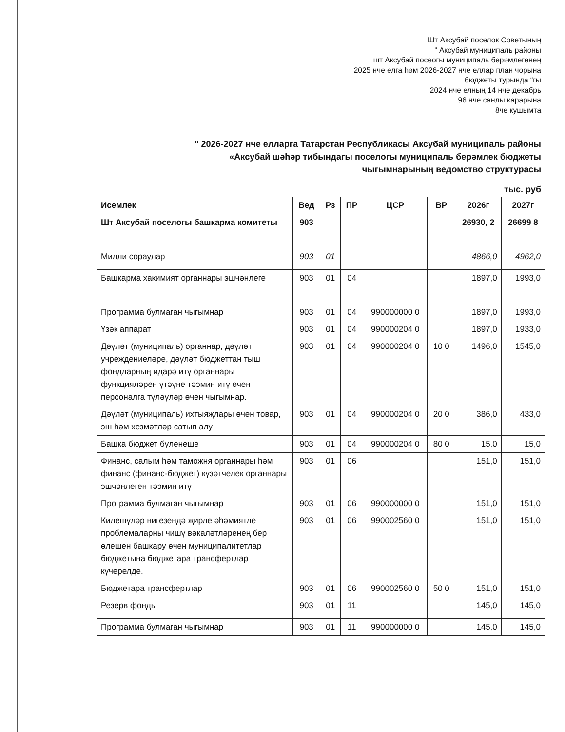Шт Аксубай поселок Советының
“ Аксубай муниципаль районы
шт Аксубай посеогы муниципаль берәмлегенең
2025 нче елга һәм 2026-2027 нче еллар план чорына
бюджеты турында “гы
2024 нче елның 14 нче декабрь
96 нче санлы карарына
8че кушымта
" 2026-2027 нче елларга Татарстан Республикасы Аксубай муниципаль районы
«Аксубай шәһәр тибындагы поселогы муниципаль берәмлек бюджеты
чыгымнарының ведомство структурасы
тыс. руб
| Исемлек | Вед | Рз | ПР | ЦСР | ВР | 2026г | 2027г |
| --- | --- | --- | --- | --- | --- | --- | --- |
| Шт Аксубай поселогы башкарма комитеты | 903 | | | | | 26930, 2 | 26699 8 |
| Милли сораулар | 903 | 01 | | | | 4866,0 | 4962,0 |
| Башкарма хакимият органнары эшчәнлеге | 903 | 01 | 04 | | | 1897,0 | 1993,0 |
| Программа булмаган чыгымнар | 903 | 01 | 04 | 990000000 0 | | 1897,0 | 1993,0 |
| Үзәк аппарат | 903 | 01 | 04 | 990000204 0 | | 1897,0 | 1933,0 |
| Дәүләт (муниципаль) органнар, дәүләт учреждениеләре, дәүләт бюджеттан тыш фондларның идарә итү органнары функцияләрен үтәүне тәэмин итү өчен персоналга түләүләр өчен чыгымнар. | 903 | 01 | 04 | 990000204 0 | 10 0 | 1496,0 | 1545,0 |
| Дәүләт (муниципаль) ихтыяҗлары өчен товар, эш һәм хезмәтләр сатып алу | 903 | 01 | 04 | 990000204 0 | 20 0 | 386,0 | 433,0 |
| Башка бюджет бүленеше | 903 | 01 | 04 | 990000204 0 | 80 0 | 15,0 | 15,0 |
| Финанс, салым һәм таможня органнары һәм финанс (финанс-бюджет) күзәтчелек органнары эшчәнлеген тәэмин итү | 903 | 01 | 06 | | | 151,0 | 151,0 |
| Программа булмаган чыгымнар | 903 | 01 | 06 | 990000000 0 | | 151,0 | 151,0 |
| Килешүләр нигезендә җирле әһәмиятле проблемаларны чишү вәкаләтләренең бер өлешен башкару өчен муниципалитетлар бюджетына бюджетара трансфертлар күчерелде. | 903 | 01 | 06 | 990002560 0 | | 151,0 | 151,0 |
| Бюджетара трансфертлар | 903 | 01 | 06 | 990002560 0 | 50 0 | 151,0 | 151,0 |
| Резерв фонды | 903 | 01 | 11 | | | 145,0 | 145,0 |
| Программа булмаган чыгымнар | 903 | 01 | 11 | 990000000 0 | | 145,0 | 145,0 |